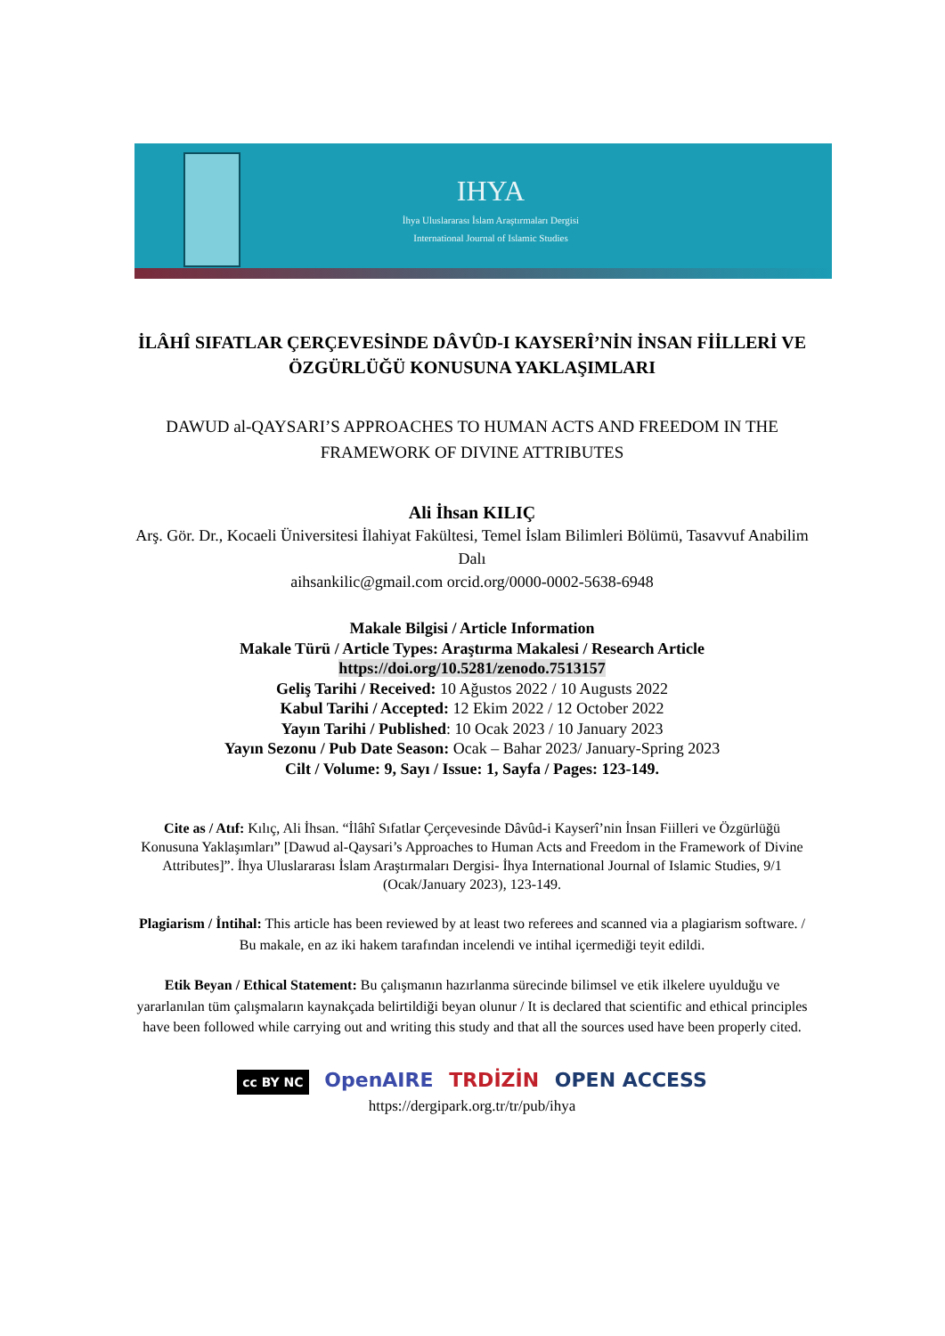IHYA
İhya Uluslararası İslam Araştırmaları Dergisi
International Journal of Islamic Studies
İLÂHÎ SIFATLAR ÇERÇEVESİNDE DÂVÛD-I KAYSERÎ’NİN İNSAN FİİLLERİ VE ÖZGÜRLÜĞÜ KONUSUNA YAKLAŞIMLARI
DAWUD al-QAYSARI’S APPROACHES TO HUMAN ACTS AND FREEDOM IN THE FRAMEWORK OF DIVINE ATTRIBUTES
Ali İhsan KILIÇ
Arş. Gör. Dr., Kocaeli Üniversitesi İlahiyat Fakültesi, Temel İslam Bilimleri Bölümü, Tasavvuf Anabilim Dalı
aihsankilic@gmail.com orcid.org/0000-0002-5638-6948
Makale Bilgisi / Article Information
Makale Türü / Article Types: Araştırma Makalesi / Research Article
https://doi.org/10.5281/zenodo.7513157
Geliş Tarihi / Received: 10 Ağustos 2022 / 10 Augusts 2022
Kabul Tarihi / Accepted: 12 Ekim 2022 / 12 October 2022
Yayın Tarihi / Published: 10 Ocak 2023 / 10 January 2023
Yayın Sezonu / Pub Date Season: Ocak – Bahar 2023/ January-Spring 2023
Cilt / Volume: 9, Sayı / Issue: 1, Sayfa / Pages: 123-149.
Cite as / Atıf: Kılıç, Ali İhsan. “İlâhî Sıfatlar Çerçevesinde Dâvûd-i Kayserî’nin İnsan Fiilleri ve Özgürlüğü Konusuna Yaklaşımları” [Dawud al-Qaysari’s Approaches to Human Acts and Freedom in the Framework of Divine Attributes]”. İhya Uluslararası İslam Araştırmaları Dergisi- İhya International Journal of Islamic Studies, 9/1 (Ocak/January 2023), 123-149.
Plagiarism / İntihal: This article has been reviewed by at least two referees and scanned via a plagiarism software. / Bu makale, en az iki hakem tarafından incelendi ve intihal içermediği teyit edildi.
Etik Beyan / Ethical Statement: Bu çalışmanın hazırlanma sürecinde bilimsel ve etik ilkelere uyulduğu ve yararlanılan tüm çalışmaların kaynakçada belirtildiği beyan olunur / It is declared that scientific and ethical principles have been followed while carrying out and writing this study and that all the sources used have been properly cited.
cc BY NC OpenAIRE TRDİZİN OPEN ACCESS
https://dergipark.org.tr/tr/pub/ihya